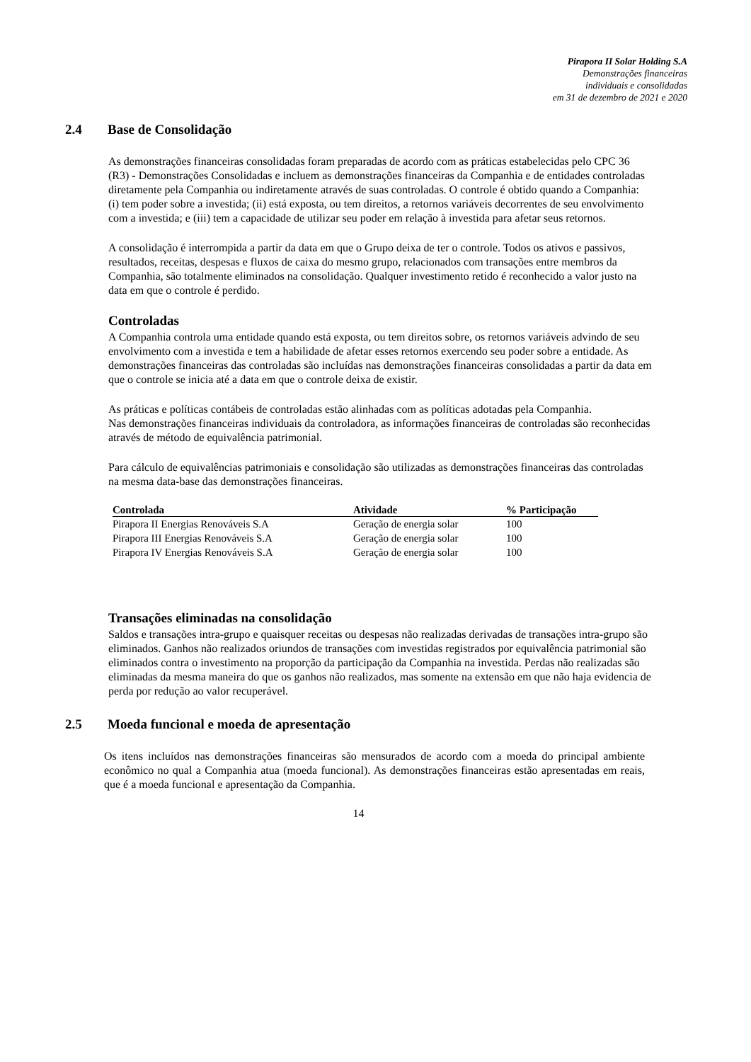Pirapora II Solar Holding S.A
Demonstrações financeiras
individuais e consolidadas
em 31 de dezembro de 2021 e 2020
2.4 Base de Consolidação
As demonstrações financeiras consolidadas foram preparadas de acordo com as práticas estabelecidas pelo CPC 36 (R3) - Demonstrações Consolidadas e incluem as demonstrações financeiras da Companhia e de entidades controladas diretamente pela Companhia ou indiretamente através de suas controladas. O controle é obtido quando a Companhia: (i) tem poder sobre a investida; (ii) está exposta, ou tem direitos, a retornos variáveis decorrentes de seu envolvimento com a investida; e (iii) tem a capacidade de utilizar seu poder em relação à investida para afetar seus retornos.
A consolidação é interrompida a partir da data em que o Grupo deixa de ter o controle. Todos os ativos e passivos, resultados, receitas, despesas e fluxos de caixa do mesmo grupo, relacionados com transações entre membros da Companhia, são totalmente eliminados na consolidação. Qualquer investimento retido é reconhecido a valor justo na data em que o controle é perdido.
Controladas
A Companhia controla uma entidade quando está exposta, ou tem direitos sobre, os retornos variáveis advindo de seu envolvimento com a investida e tem a habilidade de afetar esses retornos exercendo seu poder sobre a entidade. As demonstrações financeiras das controladas são incluídas nas demonstrações financeiras consolidadas a partir da data em que o controle se inicia até a data em que o controle deixa de existir.
As práticas e políticas contábeis de controladas estão alinhadas com as políticas adotadas pela Companhia.
Nas demonstrações financeiras individuais da controladora, as informações financeiras de controladas são reconhecidas através de método de equivalência patrimonial.
Para cálculo de equivalências patrimoniais e consolidação são utilizadas as demonstrações financeiras das controladas na mesma data-base das demonstrações financeiras.
| Controlada | Atividade | % Participação |
| --- | --- | --- |
| Pirapora II Energias Renováveis S.A | Geração de energia solar | 100 |
| Pirapora III Energias Renováveis S.A | Geração de energia solar | 100 |
| Pirapora IV Energias Renováveis S.A | Geração de energia solar | 100 |
Transações eliminadas na consolidação
Saldos e transações intra-grupo e quaisquer receitas ou despesas não realizadas derivadas de transações intra-grupo são eliminados. Ganhos não realizados oriundos de transações com investidas registrados por equivalência patrimonial são eliminados contra o investimento na proporção da participação da Companhia na investida. Perdas não realizadas são eliminadas da mesma maneira do que os ganhos não realizados, mas somente na extensão em que não haja evidencia de perda por redução ao valor recuperável.
2.5 Moeda funcional e moeda de apresentação
Os itens incluídos nas demonstrações financeiras são mensurados de acordo com a moeda do principal ambiente econômico no qual a Companhia atua (moeda funcional). As demonstrações financeiras estão apresentadas em reais, que é a moeda funcional e apresentação da Companhia.
14